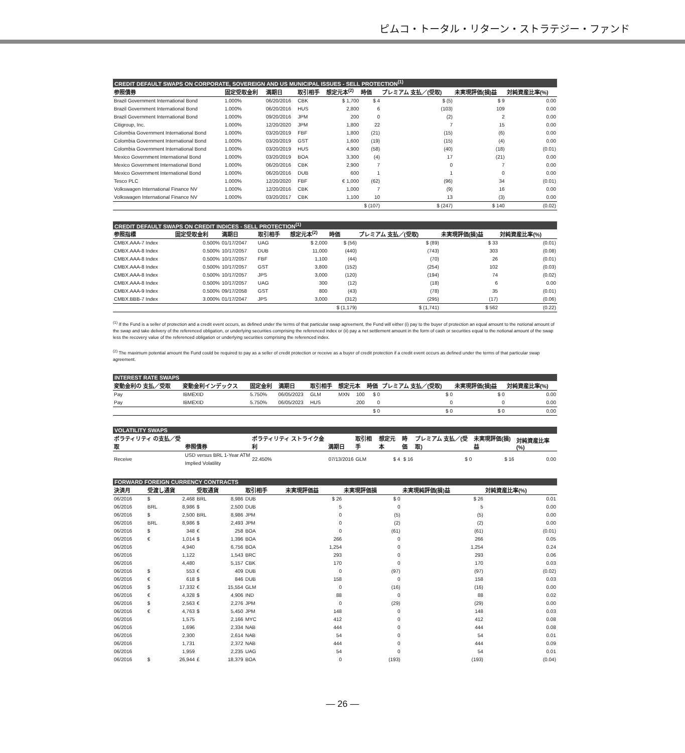ピムコ・トータル・リターン・ストラテジー・ファンド
CREDIT DEFAULT SWAPS ON CORPORATE, SOVEREIGN AND US MUNICIPAL ISSUES - SELL PROTECTION<sup>(1)</sup>
| 参照債券 | 固定受取金利 | 満期日 | 取引相手 | 想定元本<sup>(2)</sup> | 時価 | プレミアム 支払／(受取) | 未実現評価(損)益 | 対純資産比率(%) |
| --- | --- | --- | --- | --- | --- | --- | --- | --- |
| Brazil Government International Bond | 1.000% | 06/20/2016 | CBK | $ 1,700 | $ 4 | $ (5) | $ 9 | 0.00 |
| Brazil Government International Bond | 1.000% | 06/20/2016 | HUS | 2,800 | 6 | (103) | 109 | 0.00 |
| Brazil Government International Bond | 1.000% | 09/20/2016 | JPM | 200 | 0 | (2) | 2 | 0.00 |
| Citigroup, Inc. | 1.000% | 12/20/2020 | JPM | 1,800 | 22 | 7 | 15 | 0.00 |
| Colombia Government International Bond | 1.000% | 03/20/2019 | FBF | 1,800 | (21) | (15) | (6) | 0.00 |
| Colombia Government International Bond | 1.000% | 03/20/2019 | GST | 1,600 | (19) | (15) | (4) | 0.00 |
| Colombia Government International Bond | 1.000% | 03/20/2019 | HUS | 4,900 | (58) | (40) | (18) | (0.01) |
| Mexico Government International Bond | 1.000% | 03/20/2019 | BOA | 3,300 | (4) | 17 | (21) | 0.00 |
| Mexico Government International Bond | 1.000% | 06/20/2016 | CBK | 2,900 | 7 | 0 | 7 | 0.00 |
| Mexico Government International Bond | 1.000% | 06/20/2016 | DUB | 600 | 1 | 1 | 0 | 0.00 |
| Tesco PLC | 1.000% | 12/20/2020 | FBF | € 1,000 | (62) | (96) | 34 | (0.01) |
| Volkswagen International Finance NV | 1.000% | 12/20/2016 | CBK | 1,000 | 7 | (9) | 16 | 0.00 |
| Volkswagen International Finance NV | 1.000% | 03/20/2017 | CBK | 1,100 | 10 | 13 | (3) | 0.00 |
| | | | | | $ (107) | $ (247) | $ 140 | (0.02) |
CREDIT DEFAULT SWAPS ON CREDIT INDICES - SELL PROTECTION<sup>(1)</sup>
| 参照指標 | 固定受取金利 | 満期日 | 取引相手 | 想定元本<sup>(2)</sup> | 時価 | プレミアム 支払／(受取) | 未実現評価(損)益 | 対純資産比率(%) |
| --- | --- | --- | --- | --- | --- | --- | --- | --- |
| CMBX.AAA-7 Index | 0.500% | 01/17/2047 | UAG | $ 2,000 | $ (56) | $ (89) | $ 33 | (0.01) |
| CMBX.AAA-8 Index | 0.500% | 10/17/2057 | DUB | 11,000 | (440) | (743) | 303 | (0.08) |
| CMBX.AAA-8 Index | 0.500% | 10/17/2057 | FBF | 1,100 | (44) | (70) | 26 | (0.01) |
| CMBX.AAA-8 Index | 0.500% | 10/17/2057 | GST | 3,800 | (152) | (254) | 102 | (0.03) |
| CMBX.AAA-8 Index | 0.500% | 10/17/2057 | JPS | 3,000 | (120) | (194) | 74 | (0.02) |
| CMBX.AAA-8 Index | 0.500% | 10/17/2057 | UAG | 300 | (12) | (18) | 6 | 0.00 |
| CMBX.AAA-9 Index | 0.500% | 09/17/2058 | GST | 800 | (43) | (78) | 35 | (0.01) |
| CMBX.BBB-7 Index | 3.000% | 01/17/2047 | JPS | 3,000 | (312) | (295) | (17) | (0.06) |
| | | | | | $ (1,179) | $ (1,741) | $ 562 | (0.22) |
<sup>(1)</sup> If the Fund is a seller of protection and a credit event occurs, as defined under the terms of that particular swap agreement, the Fund will either (i) pay to the buyer of protection an equal amount to the notional amount of the swap and take delivery of the referenced obligation, or underlying securities comprising the referenced index or (ii) pay a net settlement amount in the form of cash or securities equal to the notional amount of the swap less the recovery value of the referenced obligation or underlying securities comprising the referenced index.
<sup>(2)</sup> The maximum potential amount the Fund could be required to pay as a seller of credit protection or receive as a buyer of credit protection if a credit event occurs as defined under the terms of that particular swap agreement.
INTEREST RATE SWAPS
| 変動金利の 支払／受取 | 変動金利インデックス | 固定金利 | 満期日 | 取引相手 | 想定元本 | | 時価 | プレミアム 支払／(受取) | 未実現評価(損)益 | 対純資産比率(%) |
| --- | --- | --- | --- | --- | --- | --- | --- | --- | --- | --- |
| Pay | IBMEXID | 5.750% | 06/05/2023 | GLM | MXN | 100 | $ 0 | $ 0 | $ 0 | 0.00 |
| Pay | IBMEXID | 5.750% | 06/05/2023 | HUS | | 200 | 0 | 0 | 0 | 0.00 |
| | | | | | | | $ 0 | $ 0 | $ 0 | 0.00 |
VOLATILITY SWAPS
| ボラティリティ の支払／受取 | 参照債券 | ボラティリティ ストライク金利 | 満期日 | 取引相手 | 想定元本 | 時価 | プレミアム 支払／(受取) | 未実現評価(損)益 | 対純資産比率(%) |
| --- | --- | --- | --- | --- | --- | --- | --- | --- | --- |
| Receive | USD versus BRL 1-Year ATM Implied Volatility | 22.450% | 07/13/2016 | GLM | $ 4 | $ 16 | $ 0 | $ 16 | 0.00 |
FORWARD FOREIGN CURRENCY CONTRACTS
| 決済月 | 受渡し通貨 | | 受取通貨 | | 取引相手 | 未実現評価益 | 未実現評価損 | 未実現純評価(損)益 | 対純資産比率(%) |
| --- | --- | --- | --- | --- | --- | --- | --- | --- | --- |
| 06/2016 | $ | 2,468 | BRL | 8,986 | DUB | $ 26 | $ 0 | $ 26 | 0.01 |
| 06/2016 | BRL | 8,986 | $ | 2,500 | DUB | 5 | 0 | 5 | 0.00 |
| 06/2016 | $ | 2,500 | BRL | 8,986 | JPM | 0 | (5) | (5) | 0.00 |
| 06/2016 | BRL | 8,986 | $ | 2,493 | JPM | 0 | (2) | (2) | 0.00 |
| 06/2016 | $ | 348 | € | 258 | BOA | 0 | (61) | (61) | (0.01) |
| 06/2016 | € | 1,014 | $ | 1,396 | BOA | 266 | 0 | 266 | 0.05 |
| 06/2016 | | 4,940 | | 6,756 | BOA | 1,254 | 0 | 1,254 | 0.24 |
| 06/2016 | | 1,122 | | 1,543 | BRC | 293 | 0 | 293 | 0.06 |
| 06/2016 | | 4,480 | | 5,157 | CBK | 170 | 0 | 170 | 0.03 |
| 06/2016 | $ | 553 | € | 409 | DUB | 0 | (97) | (97) | (0.02) |
| 06/2016 | € | 618 | $ | 846 | DUB | 158 | 0 | 158 | 0.03 |
| 06/2016 | $ | 17,332 | € | 15,554 | GLM | 0 | (16) | (16) | 0.00 |
| 06/2016 | € | 4,328 | $ | 4,906 | IND | 88 | 0 | 88 | 0.02 |
| 06/2016 | $ | 2,563 | € | 2,276 | JPM | 0 | (29) | (29) | 0.00 |
| 06/2016 | € | 4,763 | $ | 5,450 | JPM | 148 | 0 | 148 | 0.03 |
| 06/2016 | | 1,575 | | 2,166 | MYC | 412 | 0 | 412 | 0.08 |
| 06/2016 | | 1,696 | | 2,334 | NAB | 444 | 0 | 444 | 0.08 |
| 06/2016 | | 2,300 | | 2,614 | NAB | 54 | 0 | 54 | 0.01 |
| 06/2016 | | 1,731 | | 2,372 | NAB | 444 | 0 | 444 | 0.09 |
| 06/2016 | | 1,959 | | 2,235 | UAG | 54 | 0 | 54 | 0.01 |
| 06/2016 | $ | 26,944 | £ | 18,379 | BOA | 0 | (193) | (193) | (0.04) |
— 26 —